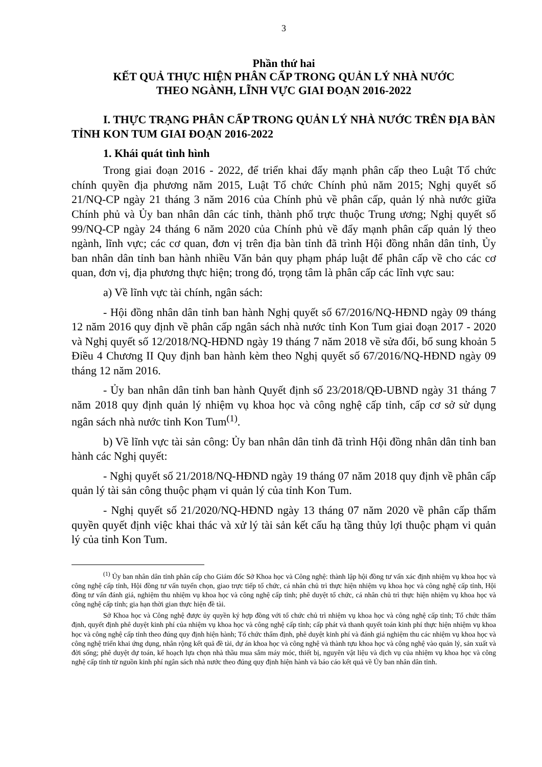3
Phần thứ hai
KẾT QUẢ THỰC HIỆN PHÂN CẤP TRONG QUẢN LÝ NHÀ NƯỚC
THEO NGÀNH, LĨNH VỰC GIAI ĐOẠN 2016-2022
I. THỰC TRẠNG PHÂN CẤP TRONG QUẢN LÝ NHÀ NƯỚC TRÊN ĐỊA BÀN TỈNH KON TUM GIAI ĐOẠN 2016-2022
1. Khái quát tình hình
Trong giai đoạn 2016 - 2022, để triển khai đẩy mạnh phân cấp theo Luật Tổ chức chính quyền địa phương năm 2015, Luật Tổ chức Chính phủ năm 2015; Nghị quyết số 21/NQ-CP ngày 21 tháng 3 năm 2016 của Chính phủ về phân cấp, quản lý nhà nước giữa Chính phủ và Ủy ban nhân dân các tỉnh, thành phố trực thuộc Trung ương; Nghị quyết số 99/NQ-CP ngày 24 tháng 6 năm 2020 của Chính phủ về đẩy mạnh phân cấp quản lý theo ngành, lĩnh vực; các cơ quan, đơn vị trên địa bàn tỉnh đã trình Hội đồng nhân dân tỉnh, Ủy ban nhân dân tỉnh ban hành nhiều Văn bản quy phạm pháp luật để phân cấp về cho các cơ quan, đơn vị, địa phương thực hiện; trong đó, trọng tâm là phân cấp các lĩnh vực sau:
a) Về lĩnh vực tài chính, ngân sách:
- Hội đồng nhân dân tỉnh ban hành Nghị quyết số 67/2016/NQ-HĐND ngày 09 tháng 12 năm 2016 quy định về phân cấp ngân sách nhà nước tỉnh Kon Tum giai đoạn 2017 - 2020 và Nghị quyết số 12/2018/NQ-HĐND ngày 19 tháng 7 năm 2018 về sửa đổi, bổ sung khoản 5 Điều 4 Chương II Quy định ban hành kèm theo Nghị quyết số 67/2016/NQ-HĐND ngày 09 tháng 12 năm 2016.
- Ủy ban nhân dân tỉnh ban hành Quyết định số 23/2018/QĐ-UBND ngày 31 tháng 7 năm 2018 quy định quản lý nhiệm vụ khoa học và công nghệ cấp tỉnh, cấp cơ sở sử dụng ngân sách nhà nước tỉnh Kon Tum<sup>(1)</sup>.
b) Về lĩnh vực tài sản công: Ủy ban nhân dân tỉnh đã trình Hội đồng nhân dân tỉnh ban hành các Nghị quyết:
- Nghị quyết số 21/2018/NQ-HĐND ngày 19 tháng 07 năm 2018 quy định về phân cấp quản lý tài sản công thuộc phạm vi quản lý của tỉnh Kon Tum.
- Nghị quyết số 21/2020/NQ-HĐND ngày 13 tháng 07 năm 2020 về phân cấp thẩm quyền quyết định việc khai thác và xử lý tài sản kết cấu hạ tầng thủy lợi thuộc phạm vi quản lý của tỉnh Kon Tum.
<sup>(1)</sup> Ủy ban nhân dân tỉnh phân cấp cho Giám đốc Sở Khoa học và Công nghệ: thành lập hội đồng tư vấn xác định nhiệm vụ khoa học và công nghệ cấp tỉnh, Hội đồng tư vấn tuyển chọn, giao trực tiếp tổ chức, cá nhân chủ trì thực hiện nhiệm vụ khoa học và công nghệ cấp tỉnh, Hội đồng tư vấn đánh giá, nghiệm thu nhiệm vụ khoa học và công nghệ cấp tỉnh; phê duyệt tổ chức, cá nhân chủ trì thực hiện nhiệm vụ khoa học và công nghệ cấp tỉnh; gia hạn thời gian thực hiện đề tài.
Sở Khoa học và Công nghệ được ủy quyền ký hợp đồng với tổ chức chủ trì nhiệm vụ khoa học và công nghệ cấp tỉnh; Tổ chức thẩm định, quyết định phê duyệt kinh phí của nhiệm vụ khoa học và công nghệ cấp tỉnh; cấp phát và thanh quyết toán kinh phí thực hiện nhiệm vụ khoa học và công nghệ cấp tỉnh theo đúng quy định hiện hành; Tổ chức thẩm định, phê duyệt kinh phí và đánh giá nghiệm thu các nhiệm vụ khoa học và công nghệ triển khai ứng dụng, nhân rộng kết quả đề tài, dự án khoa học và công nghệ và thành tựu khoa học và công nghệ vào quản lý, sản xuất và đời sống; phê duyệt dự toán, kế hoạch lựa chọn nhà thầu mua sắm máy móc, thiết bị, nguyên vật liệu và dịch vụ của nhiệm vụ khoa học và công nghệ cấp tỉnh từ nguồn kinh phí ngân sách nhà nước theo đúng quy định hiện hành và báo cáo kết quả về Ủy ban nhân dân tỉnh.